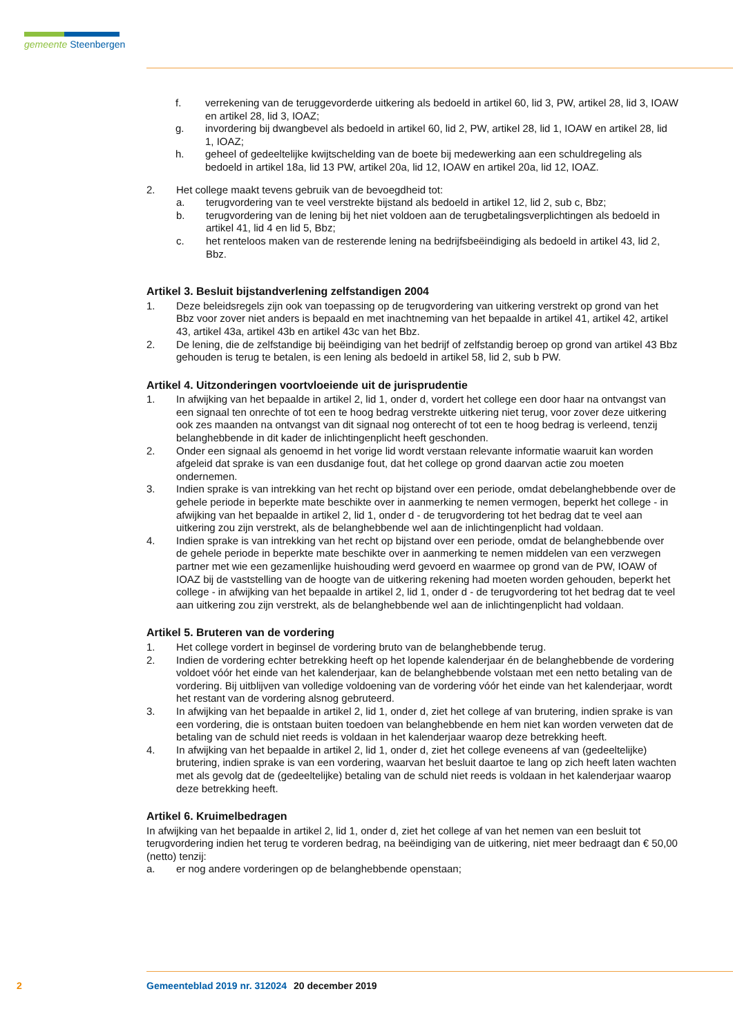gemeente Steenbergen
f. verrekening van de teruggevorderde uitkering als bedoeld in artikel 60, lid 3, PW, artikel 28, lid 3, IOAW en artikel 28, lid 3, IOAZ;
g. invordering bij dwangbevel als bedoeld in artikel 60, lid 2, PW, artikel 28, lid 1, IOAW en artikel 28, lid 1, IOAZ;
h. geheel of gedeeltelijke kwijtschelding van de boete bij medewerking aan een schuldregeling als bedoeld in artikel 18a, lid 13 PW, artikel 20a, lid 12, IOAW en artikel 20a, lid 12, IOAZ.
2. Het college maakt tevens gebruik van de bevoegdheid tot:
a. terugvordering van te veel verstrekte bijstand als bedoeld in artikel 12, lid 2, sub c, Bbz;
b. terugvordering van de lening bij het niet voldoen aan de terugbetalingsverplichtingen als bedoeld in artikel 41, lid 4 en lid 5, Bbz;
c. het renteloos maken van de resterende lening na bedrijfsbeëindiging als bedoeld in artikel 43, lid 2, Bbz.
Artikel 3. Besluit bijstandverlening zelfstandigen 2004
1. Deze beleidsregels zijn ook van toepassing op de terugvordering van uitkering verstrekt op grond van het Bbz voor zover niet anders is bepaald en met inachtneming van het bepaalde in artikel 41, artikel 42, artikel 43, artikel 43a, artikel 43b en artikel 43c van het Bbz.
2. De lening, die de zelfstandige bij beëindiging van het bedrijf of zelfstandig beroep op grond van artikel 43 Bbz gehouden is terug te betalen, is een lening als bedoeld in artikel 58, lid 2, sub b PW.
Artikel 4. Uitzonderingen voortvloeiende uit de jurisprudentie
1. In afwijking van het bepaalde in artikel 2, lid 1, onder d, vordert het college een door haar na ontvangst van een signaal ten onrechte of tot een te hoog bedrag verstrekte uitkering niet terug, voor zover deze uitkering ook zes maanden na ontvangst van dit signaal nog onterecht of tot een te hoog bedrag is verleend, tenzij belanghebbende in dit kader de inlichtingenplicht heeft geschonden.
2. Onder een signaal als genoemd in het vorige lid wordt verstaan relevante informatie waaruit kan worden afgeleid dat sprake is van een dusdanige fout, dat het college op grond daarvan actie zou moeten ondernemen.
3. Indien sprake is van intrekking van het recht op bijstand over een periode, omdat debelanghebbende over de gehele periode in beperkte mate beschikte over in aanmerking te nemen vermogen, beperkt het college - in afwijking van het bepaalde in artikel 2, lid 1, onder d - de terugvordering tot het bedrag dat te veel aan uitkering zou zijn verstrekt, als de belanghebbende wel aan de inlichtingenplicht had voldaan.
4. Indien sprake is van intrekking van het recht op bijstand over een periode, omdat de belanghebbende over de gehele periode in beperkte mate beschikte over in aanmerking te nemen middelen van een verzwegen partner met wie een gezamenlijke huishouding werd gevoerd en waarmee op grond van de PW, IOAW of IOAZ bij de vaststelling van de hoogte van de uitkering rekening had moeten worden gehouden, beperkt het college - in afwijking van het bepaalde in artikel 2, lid 1, onder d - de terugvordering tot het bedrag dat te veel aan uitkering zou zijn verstrekt, als de belanghebbende wel aan de inlichtingenplicht had voldaan.
Artikel 5. Bruteren van de vordering
1. Het college vordert in beginsel de vordering bruto van de belanghebbende terug.
2. Indien de vordering echter betrekking heeft op het lopende kalenderjaar én de belanghebbende de vordering voldoet vóór het einde van het kalenderjaar, kan de belanghebbende volstaan met een netto betaling van de vordering. Bij uitblijven van volledige voldoening van de vordering vóór het einde van het kalenderjaar, wordt het restant van de vordering alsnog gebruteerd.
3. In afwijking van het bepaalde in artikel 2, lid 1, onder d, ziet het college af van brutering, indien sprake is van een vordering, die is ontstaan buiten toedoen van belanghebbende en hem niet kan worden verweten dat de betaling van de schuld niet reeds is voldaan in het kalenderjaar waarop deze betrekking heeft.
4. In afwijking van het bepaalde in artikel 2, lid 1, onder d, ziet het college eveneens af van (gedeeltelijke) brutering, indien sprake is van een vordering, waarvan het besluit daartoe te lang op zich heeft laten wachten met als gevolg dat de (gedeeltelijke) betaling van de schuld niet reeds is voldaan in het kalenderjaar waarop deze betrekking heeft.
Artikel 6. Kruimelbedragen
In afwijking van het bepaalde in artikel 2, lid 1, onder d, ziet het college af van het nemen van een besluit tot terugvordering indien het terug te vorderen bedrag, na beëindiging van de uitkering, niet meer bedraagt dan € 50,00 (netto) tenzij:
a. er nog andere vorderingen op de belanghebbende openstaan;
2 Gemeenteblad 2019 nr. 312024 20 december 2019